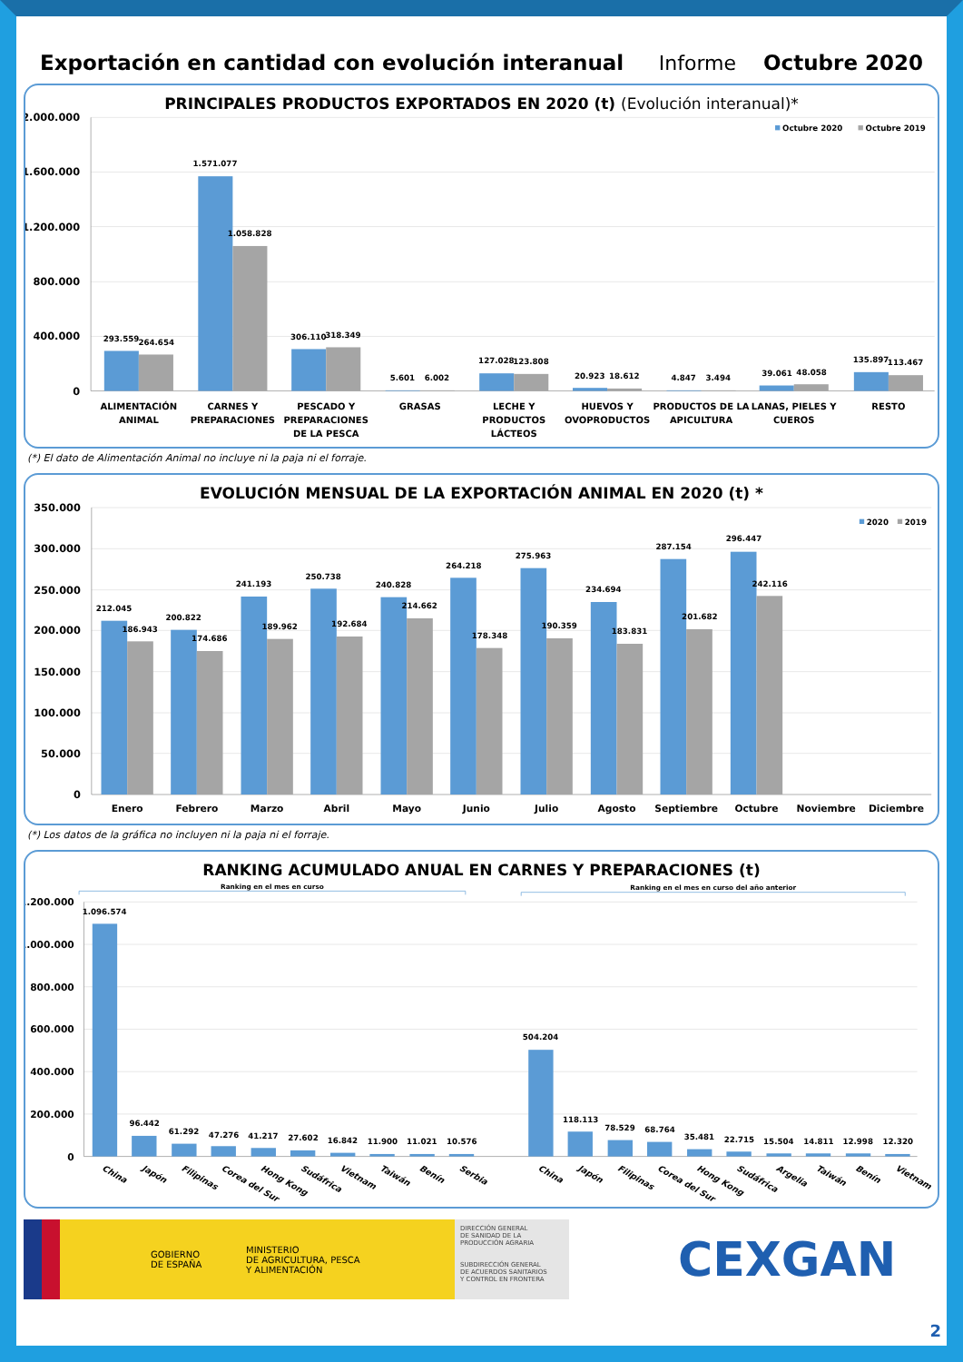Exportación en cantidad con evolución interanual
Informe Octubre 2020
PRINCIPALES PRODUCTOS EXPORTADOS EN 2020 (t) (Evolución interanual)*
2.000.000
1.600.000
1.200.000
800.000
400.000
0
Octubre 2020
Octubre 2019
293.559
264.654
1.571.077
1.058.828
306.110
318.349
5.601
6.002
127.028
123.808
20.923
18.612
4.847
3.494
39.061
48.058
135.897
113.467
ALIMENTACIÓN
ANIMAL
CARNES Y
PREPARACIONES
PESCADO Y
PREPARACIONES
DE LA PESCA
GRASAS
LECHE Y
PRODUCTOS
LÁCTEOS
HUEVOS Y
OVOPRODUCTOS
PRODUCTOS DE LA
APICULTURA
LANAS, PIELES Y
CUEROS
RESTO
(*) El dato de Alimentación Animal no incluye ni la paja ni el forraje.
EVOLUCIÓN MENSUAL DE LA EXPORTACIÓN ANIMAL EN 2020 (t) *
350.000
300.000
250.000
200.000
150.000
100.000
50.000
0
2020
2019
212.045
186.943
200.822
174.686
241.193
189.962
250.738
192.684
240.828
214.662
264.218
178.348
275.963
190.359
234.694
183.831
287.154
201.682
296.447
242.116
Enero
Febrero
Marzo
Abril
Mayo
Junio
Julio
Agosto
Septiembre
Octubre
Noviembre
Diciembre
(*) Los datos de la gráfica no incluyen ni la paja ni el forraje.
RANKING ACUMULADO ANUAL EN CARNES Y PREPARACIONES (t)
Ranking en el mes en curso
Ranking en el mes en curso del año anterior
1.200.000
1.000.000
800.000
600.000
400.000
200.000
0
1.096.574
96.442
61.292
47.276
41.217
27.602
16.842
11.900
11.021
10.576
504.204
118.113
78.529
68.764
35.481
22.715
15.504
14.811
12.998
12.320
China
Japón
Filipinas
Corea del Sur
Hong Kong
Sudáfrica
Vietnam
Taiwán
Benín
Serbia
China
Japón
Filipinas
Corea del Sur
Hong Kong
Sudáfrica
Argelia
Taiwán
Benín
Vietnam
GOBIERNO
DE ESPAÑA
MINISTERIO
DE AGRICULTURA, PESCA
Y ALIMENTACIÓN
DIRECCIÓN GENERAL
DE SANIDAD DE LA
PRODUCCIÓN AGRARIA
SUBDIRECCIÓN GENERAL
DE ACUERDOS SANITARIOS
Y CONTROL EN FRONTERA
CEXGAN
2